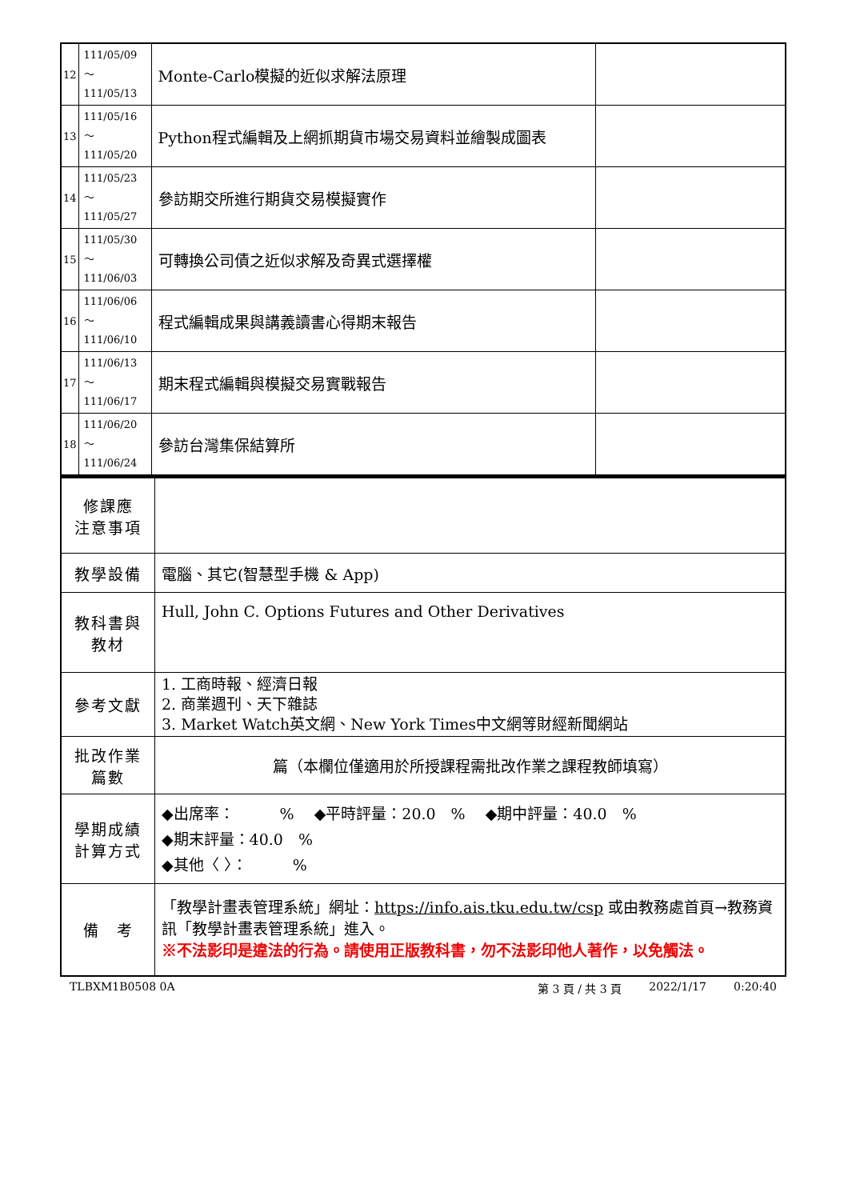| 12 | 111/05/09～ 111/05/13 | Monte-Carlo模擬的近似求解法原理 | |
| 13 | 111/05/16～ 111/05/20 | Python程式編輯及上網抓期貨市場交易資料並繪製成圖表 | |
| 14 | 111/05/23～ 111/05/27 | 參訪期交所進行期貨交易模擬實作 | |
| 15 | 111/05/30～ 111/06/03 | 可轉換公司債之近似求解及奇異式選擇權 | |
| 16 | 111/06/06～ 111/06/10 | 程式編輯成果與講義讀書心得期末報告 | |
| 17 | 111/06/13～ 111/06/17 | 期末程式編輯與模擬交易實戰報告 | |
| 18 | 111/06/20～ 111/06/24 | 參訪台灣集保結算所 | |
| 修課應 注意事項 | |
| 教學設備 | 電腦、其它(智慧型手機 & App) |
| 教科書與 教材 | Hull, John C. Options Futures and Other Derivatives |
| 參考文獻 | 1. 工商時報、經濟日報 2. 商業週刊、天下雜誌 3. Market Watch英文網、New York Times中文網等財經新聞網站 |
| 批改作業 篇數 | 篇（本欄位僅適用於所授課程需批改作業之課程教師填寫） |
| 學期成績 計算方式 | ◆出席率： % ◆平時評量：20.0 % ◆期中評量：40.0 % ◆期末評量：40.0 % ◆其他〈 〉： % |
| 備 考 | 「教學計畫表管理系統」網址： https://info.ais.tku.edu.tw/csp 或由教務處首頁→教務資訊「教學計畫表管理系統」進入。 ※不法影印是違法的行為。請使用正版教科書，勿不法影印他人著作，以免觸法。 |
TLBXM1B0508 0A 第 3 頁 / 共 3 頁 2022/1/17 0:20:40